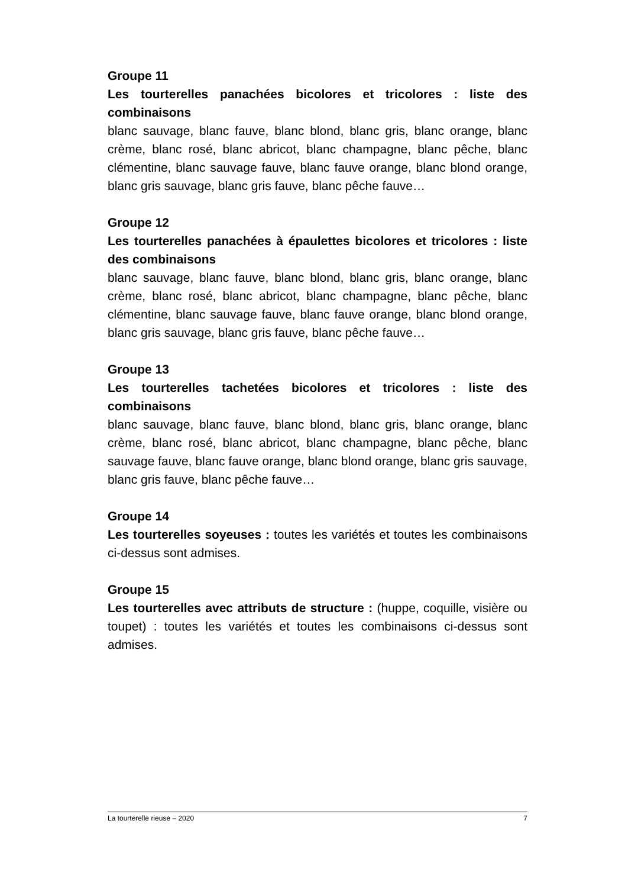Groupe 11
Les tourterelles panachées bicolores et tricolores : liste des combinaisons
blanc sauvage, blanc fauve, blanc blond, blanc gris, blanc orange, blanc crème, blanc rosé, blanc abricot, blanc champagne, blanc pêche, blanc clémentine, blanc sauvage fauve, blanc fauve orange, blanc blond orange, blanc gris sauvage, blanc gris fauve, blanc pêche fauve…
Groupe 12
Les tourterelles panachées à épaulettes bicolores et tricolores : liste des combinaisons
blanc sauvage, blanc fauve, blanc blond, blanc gris, blanc orange, blanc crème, blanc rosé, blanc abricot, blanc champagne, blanc pêche, blanc clémentine, blanc sauvage fauve, blanc fauve orange, blanc blond orange, blanc gris sauvage, blanc gris fauve, blanc pêche fauve…
Groupe 13
Les tourterelles tachetées bicolores et tricolores : liste des combinaisons
blanc sauvage, blanc fauve, blanc blond, blanc gris, blanc orange, blanc crème, blanc rosé, blanc abricot, blanc champagne, blanc pêche, blanc sauvage fauve, blanc fauve orange, blanc blond orange, blanc gris sauvage, blanc gris fauve, blanc pêche fauve…
Groupe 14
Les tourterelles soyeuses : toutes les variétés et toutes les combinaisons ci-dessus sont admises.
Groupe 15
Les tourterelles avec attributs de structure : (huppe, coquille, visière ou toupet) : toutes les variétés et toutes les combinaisons ci-dessus sont admises.
La tourterelle rieuse – 2020 7